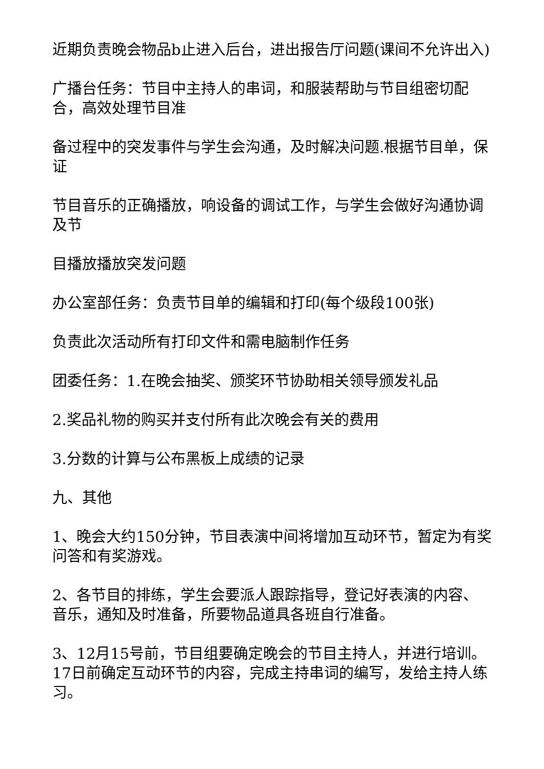近期负责晚会物品b止进入后台，进出报告厅问题(课间不允许出入)
广播台任务：节目中主持人的串词，和服装帮助与节目组密切配合，高效处理节目准
备过程中的突发事件与学生会沟通，及时解决问题.根据节目单，保证
节目音乐的正确播放，响设备的调试工作，与学生会做好沟通协调及节
目播放播放突发问题
办公室部任务：负责节目单的编辑和打印(每个级段100张)
负责此次活动所有打印文件和需电脑制作任务
团委任务：1.在晚会抽奖、颁奖环节协助相关领导颁发礼品
2.奖品礼物的购买并支付所有此次晚会有关的费用
3.分数的计算与公布黑板上成绩的记录
九、其他
1、晚会大约150分钟，节目表演中间将增加互动环节，暂定为有奖问答和有奖游戏。
2、各节目的排练，学生会要派人跟踪指导，登记好表演的内容、音乐，通知及时准备，所要物品道具各班自行准备。
3、12月15号前，节目组要确定晚会的节目主持人，并进行培训。17日前确定互动环节的内容，完成主持串词的编写，发给主持人练习。